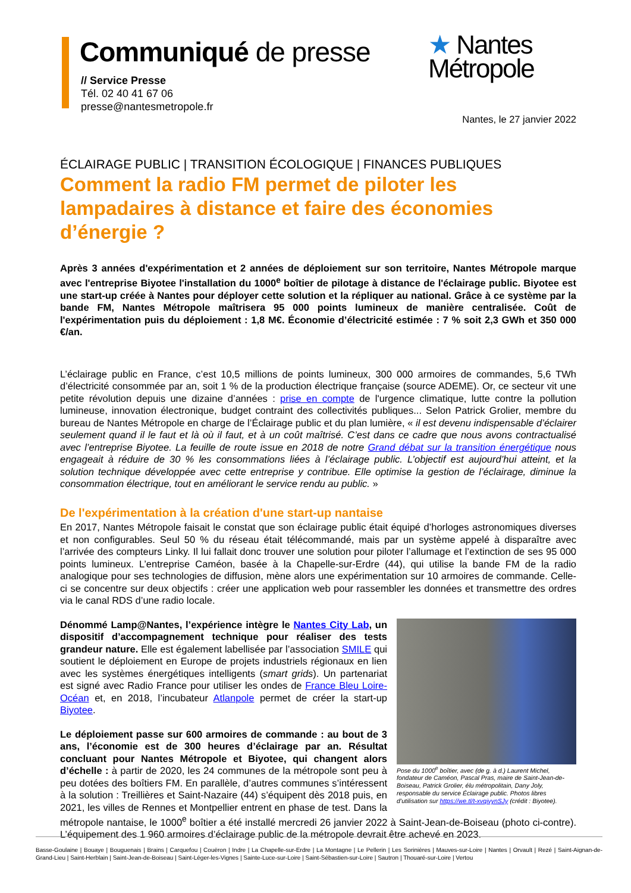Communiqué de presse
// Service Presse
Tél. 02 40 41 67 06
presse@nantesmetropole.fr
★ Nantes
Métropole
Nantes, le 27 janvier 2022
ÉCLAIRAGE PUBLIC | TRANSITION ÉCOLOGIQUE | FINANCES PUBLIQUES
Comment la radio FM permet de piloter les lampadaires à distance et faire des économies d’énergie ?
Après 3 années d'expérimentation et 2 années de déploiement sur son territoire, Nantes Métropole marque avec l'entreprise Biyotee l'installation du 1000<sup>e</sup> boîtier de pilotage à distance de l'éclairage public. Biyotee est une start-up créée à Nantes pour déployer cette solution et la répliquer au national. Grâce à ce système par la bande FM, Nantes Métropole maîtrisera 95 000 points lumineux de manière centralisée. Coût de l'expérimentation puis du déploiement : 1,8 M€. Économie d’électricité estimée : 7 % soit 2,3 GWh et 350 000 €/an.
L’éclairage public en France, c’est 10,5 millions de points lumineux, 300 000 armoires de commandes, 5,6 TWh d’électricité consommée par an, soit 1 % de la production électrique française (source ADEME). Or, ce secteur vit une petite révolution depuis une dizaine d’années : prise en compte de l'urgence climatique, lutte contre la pollution lumineuse, innovation électronique, budget contraint des collectivités publiques... Selon Patrick Grolier, membre du bureau de Nantes Métropole en charge de l’Éclairage public et du plan lumière, « il est devenu indispensable d’éclairer seulement quand il le faut et là où il faut, et à un coût maîtrisé. C’est dans ce cadre que nous avons contractualisé avec l’entreprise Biyotee. La feuille de route issue en 2018 de notre Grand débat sur la transition énergétique nous engageait à réduire de 30 % les consommations liées à l’éclairage public. L’objectif est aujourd’hui atteint, et la solution technique développée avec cette entreprise y contribue. Elle optimise la gestion de l’éclairage, diminue la consommation électrique, tout en améliorant le service rendu au public. »
De l'expérimentation à la création d'une start-up nantaise
En 2017, Nantes Métropole faisait le constat que son éclairage public était équipé d’horloges astronomiques diverses et non configurables. Seul 50 % du réseau était télécommandé, mais par un système appelé à disparaître avec l’arrivée des compteurs Linky. Il lui fallait donc trouver une solution pour piloter l’allumage et l’extinction de ses 95 000 points lumineux. L’entreprise Caméon, basée à la Chapelle-sur-Erdre (44), qui utilise la bande FM de la radio analogique pour ses technologies de diffusion, mène alors une expérimentation sur 10 armoires de commande. Celle-ci se concentre sur deux objectifs : créer une application web pour rassembler les données et transmettre des ordres via le canal RDS d’une radio locale.
Pose du 1000<sup>e</sup> boîtier, avec (de g. à d.) Laurent Michel, fondateur de Caméon, Pascal Pras, maire de Saint-Jean-de-Boiseau, Patrick Grolier, élu métropolitain, Dany Joly, responsable du service Éclairage public. Photos libres d’utilisation sur https://we.tl/t-xvqivynSJy (crédit : Biyotee).
Dénommé Lamp@Nantes, l’expérience intègre le Nantes City Lab, un dispositif d’accompagnement technique pour réaliser des tests grandeur nature. Elle est également labellisée par l’association SMILE qui soutient le déploiement en Europe de projets industriels régionaux en lien avec les systèmes énergétiques intelligents (smart grids). Un partenariat est signé avec Radio France pour utiliser les ondes de France Bleu Loire-Océan et, en 2018, l’incubateur Atlanpole permet de créer la start-up Biyotee.
Le déploiement passe sur 600 armoires de commande : au bout de 3 ans, l’économie est de 300 heures d’éclairage par an. Résultat concluant pour Nantes Métropole et Biyotee, qui changent alors d’échelle : à partir de 2020, les 24 communes de la métropole sont peu à peu dotées des boîtiers FM. En parallèle, d’autres communes s’intéressent à la solution : Treillières et Saint-Nazaire (44) s’équipent dès 2018 puis, en 2021, les villes de Rennes et Montpellier entrent en phase de test. Dans la métropole nantaise, le 1000<sup>e</sup> boîtier a été installé mercredi 26 janvier 2022 à Saint-Jean-de-Boiseau (photo ci-contre). L’équipement des 1 960 armoires d’éclairage public de la métropole devrait être achevé en 2023.
Basse-Goulaine | Bouaye | Bouguenais | Brains | Carquefou | Couëron | Indre | La Chapelle-sur-Erdre | La Montagne | Le Pellerin | Les Sorinières | Mauves-sur-Loire | Nantes | Orvault | Rezé | Saint-Aignan-de-Grand-Lieu | Saint-Herblain | Saint-Jean-de-Boiseau | Saint-Léger-les-Vignes | Sainte-Luce-sur-Loire | Saint-Sébastien-sur-Loire | Sautron | Thouaré-sur-Loire | Vertou